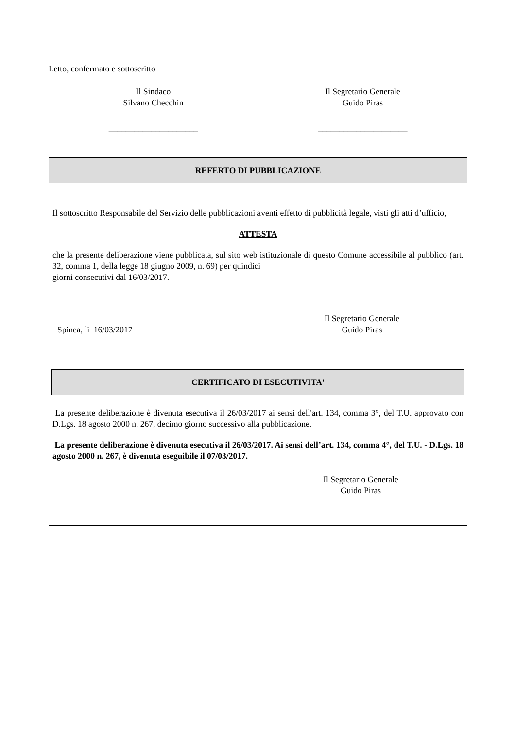Letto, confermato e sottoscritto
Il Sindaco
Silvano Checchin
Il Segretario Generale
Guido Piras
_____________________ _____________________
REFERTO DI PUBBLICAZIONE
Il sottoscritto Responsabile del Servizio delle pubblicazioni aventi effetto di pubblicità legale, visti gli atti d’ufficio,
ATTESTA
che la presente deliberazione viene pubblicata, sul sito web istituzionale di questo Comune accessibile al pubblico (art. 32, comma 1, della legge 18 giugno 2009, n. 69) per quindici
giorni consecutivi dal 16/03/2017.
Spinea, li 16/03/2017
Il Segretario Generale
Guido Piras
CERTIFICATO DI ESECUTIVITA'
La presente deliberazione è divenuta esecutiva il 26/03/2017 ai sensi dell'art. 134, comma 3°, del T.U. approvato con D.Lgs. 18 agosto 2000 n. 267, decimo giorno successivo alla pubblicazione.
La presente deliberazione è divenuta esecutiva il 26/03/2017. Ai sensi dell’art. 134, comma 4°, del T.U. - D.Lgs. 18 agosto 2000 n. 267, è divenuta eseguibile il 07/03/2017.
Il Segretario Generale
Guido Piras